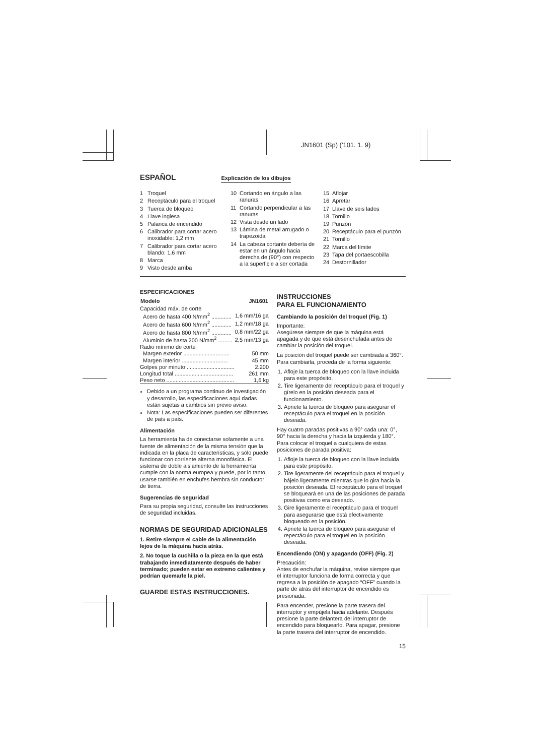JN1601 (Sp) ('101. 1. 9)
ESPAÑOL
Explicación de los dibujos
1 Troquel
2 Receptáculo para el troquel
3 Tuerca de bloqueo
4 Llave inglesa
5 Palanca de encendido
6 Calibrador para cortar acero inoxidable: 1,2 mm
7 Calibrador para cortar acero blando: 1,6 mm
8 Marca
9 Visto desde arriba
10 Cortando en ángulo a las ranuras
11 Cortando perpendicular a las ranuras
12 Vista desde un lado
13 Lámina de metal arrugado o trapezoidal
14 La cabeza cortante debería de estar en un ángulo hacia derecha de (90°) con respecto a la superficie a ser cortada
15 Aflojar
16 Apretar
17 Llave de seis lados
18 Tornillo
19 Punzón
20 Receptáculo para el punzón
21 Tornillo
22 Marca del límite
23 Tapa del portaescobilla
24 Destornillador
ESPECIFICACIONES
| Modelo | JN1601 |
| --- | --- |
| Capacidad máx. de corte | |
| Acero de hasta 400 N/mm<sup>2</sup> ............. | 1,6 mm/16 ga |
| Acero de hasta 600 N/mm<sup>2</sup> ............. | 1,2 mm/18 ga |
| Acero de hasta 800 N/mm<sup>2</sup> ............. | 0,8 mm/22 ga |
| Aluminio de hasta 200 N/mm<sup>2</sup> ......... | 2,5 mm/13 ga |
| Radio mínimo de corte | |
| Margen exterior .............................. | 50 mm |
| Margen interior .............................. | 45 mm |
| Golpes por minuto ............................... | 2.200 |
| Longitud total ...................................... | 261 mm |
| Peso neto ............................................ | 1,6 kg |
Debido a un programa continuo de investigación y desarrollo, las especificaciones aquí dadas están sujetas a cambios sin previo aviso.
Nota: Las especificaciones pueden ser diferentes de país a país.
Alimentación
La herramienta ha de conectarse solamente a una fuente de alimentación de la misma tensión que la indicada en la placa de características, y sólo puede funcionar con corriente alterna monofásica. El sistema de doble aislamiento de la herramienta cumple con la norma europea y puede, por lo tanto, usarse también en enchufes hembra sin conductor de tierra.
Sugerencias de seguridad
Para su propia seguridad, consulte las instrucciones de seguridad incluidas.
NORMAS DE SEGURIDAD ADICIONALES
1. Retire siempre el cable de la alimentación lejos de la máquina hacia atrás.
2. No toque la cuchilla o la pieza en la que está trabajando inmediatamente después de haber terminado; pueden estar en extremo calientes y podrían quemarle la piel.
GUARDE ESTAS INSTRUCCIONES.
INSTRUCCIONES
PARA EL FUNCIONAMIENTO
Cambiando la posición del troquel (Fig. 1)
Importante:
Asegúrese siempre de que la máquina está apagada y de que está desenchufada antes de cambiar la posición del troquel.
La posición del troquel puede ser cambiada a 360°. Para cambiarla, proceda de la forma siguiente:
1. Afloje la tuerca de bloqueo con la llave incluida para este propósito.
2. Tire ligeramente del receptáculo para el troquel y gírelo en la posición deseada para el funcionamiento.
3. Apriete la tuerca de bloqueo para asegurar el receptáculo para el troquel en la posición deseada.
Hay cuatro paradas positivas a 90° cada una: 0°, 90° hacia la derecha y hacia la izquierda y 180°.
Para colocar el troquel a cualquiera de estas posiciones de parada positiva:
1. Afloje la tuerca de bloqueo con la llave incluida para este propósito.
2. Tire ligeramente del receptáculo para el troquel y bájelo ligeramente mientras que lo gira hacia la posición deseada. El receptáculo para el troquel se bloqueará en una de las posiciones de parada positivas como era deseado.
3. Gire ligeramente el receptáculo para el troquel para asegurarse que está efectivamente bloqueado en la posición.
4. Apriete la tuerca de bloqueo para asegurar el repectáculo para el troquel en la posición deseada.
Encendiendo (ON) y apagando (OFF) (Fig. 2)
Precaución:
Antes de enchufar la máquina, revise siempre que el interruptor funciona de forma correcta y que regresa a la posición de apagado “OFF” cuando la parte de atrás del interruptor de encendido es presionada.
Para encender, presione la parte trasera del interruptor y empújela hacia adelante. Después presione la parte delantera del interruptor de encendido para bloquearlo. Para apagar, presione la parte trasera del interruptor de encendido.
15